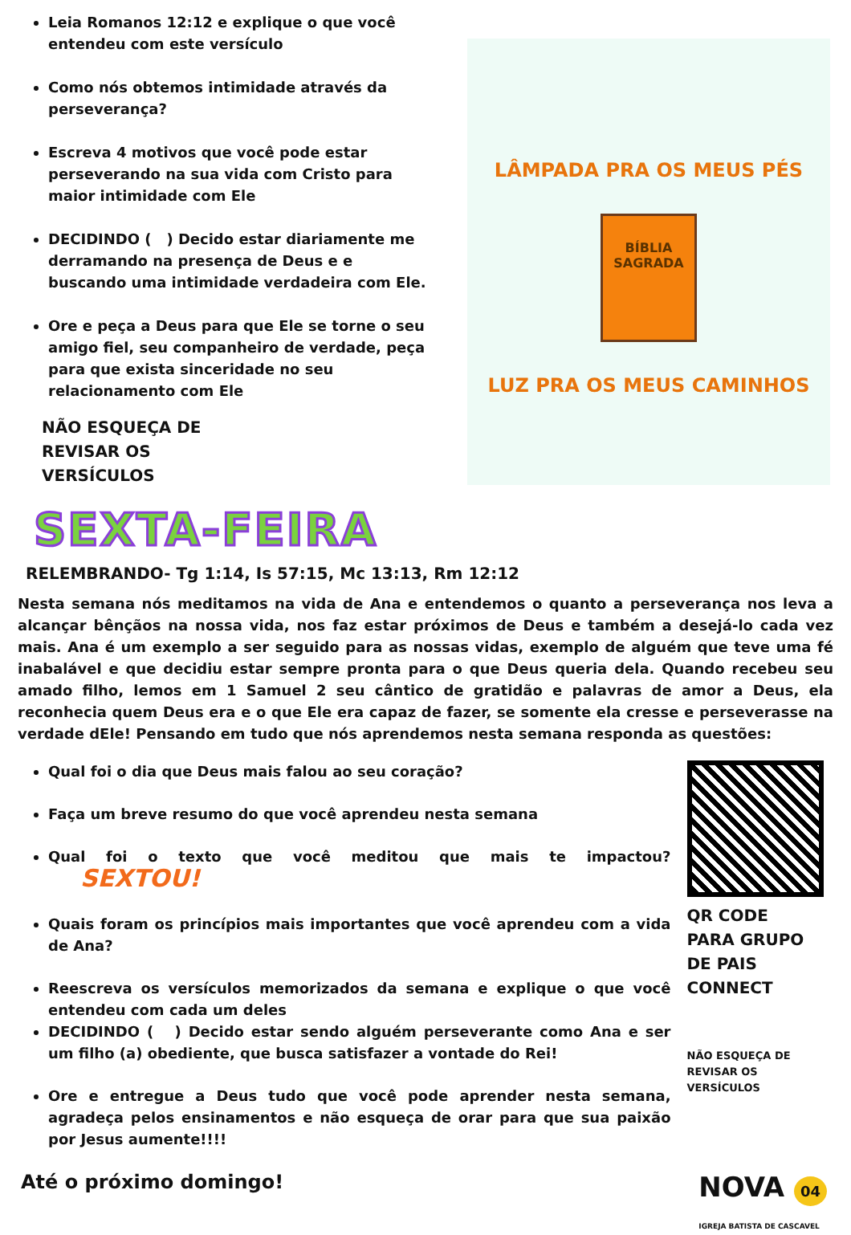Leia Romanos 12:12 e explique o que você entendeu com este versículo
Como nós obtemos intimidade através da perseverança?
Escreva 4 motivos que você pode estar perseverando na sua vida com Cristo para maior intimidade com Ele
DECIDINDO ( ) Decido estar diariamente me derramando na presença de Deus e e buscando uma intimidade verdadeira com Ele.
Ore e peça a Deus para que Ele se torne o seu amigo fiel, seu companheiro de verdade, peça para que exista sinceridade no seu relacionamento com Ele
NÃO ESQUEÇA DE
REVISAR OS
VERSÍCULOS
LÂMPADA PRA OS MEUS PÉS
BÍBLIA
SAGRADA
LUZ PRA OS MEUS CAMINHOS
SEXTA-FEIRA
RELEMBRANDO- Tg 1:14, Is 57:15, Mc 13:13, Rm 12:12
Nesta semana nós meditamos na vida de Ana e entendemos o quanto a perseverança nos leva a alcançar bênçãos na nossa vida, nos faz estar próximos de Deus e também a desejá-lo cada vez mais. Ana é um exemplo a ser seguido para as nossas vidas, exemplo de alguém que teve uma fé inabalável e que decidiu estar sempre pronta para o que Deus queria dela. Quando recebeu seu amado filho, lemos em 1 Samuel 2 seu cântico de gratidão e palavras de amor a Deus, ela reconhecia quem Deus era e o que Ele era capaz de fazer, se somente ela cresse e perseverasse na verdade dEle! Pensando em tudo que nós aprendemos nesta semana responda as questões:
Qual foi o dia que Deus mais falou ao seu coração?
Faça um breve resumo do que você aprendeu nesta semana
Qual foi o texto que você meditou que mais te impactou? SEXTOU!
Quais foram os princípios mais importantes que você aprendeu com a vida de Ana?
Reescreva os versículos memorizados da semana e explique o que você entendeu com cada um deles
DECIDINDO ( ) Decido estar sendo alguém perseverante como Ana e ser um filho (a) obediente, que busca satisfazer a vontade do Rei!
Ore e entregue a Deus tudo que você pode aprender nesta semana, agradeça pelos ensinamentos e não esqueça de orar para que sua paixão por Jesus aumente!!!!
QR CODE
PARA GRUPO
DE PAIS
CONNECT
NÃO ESQUEÇA DE
REVISAR OS
VERSÍCULOS
Até o próximo domingo! NOVA 04
IGREJA BATISTA DE CASCAVEL